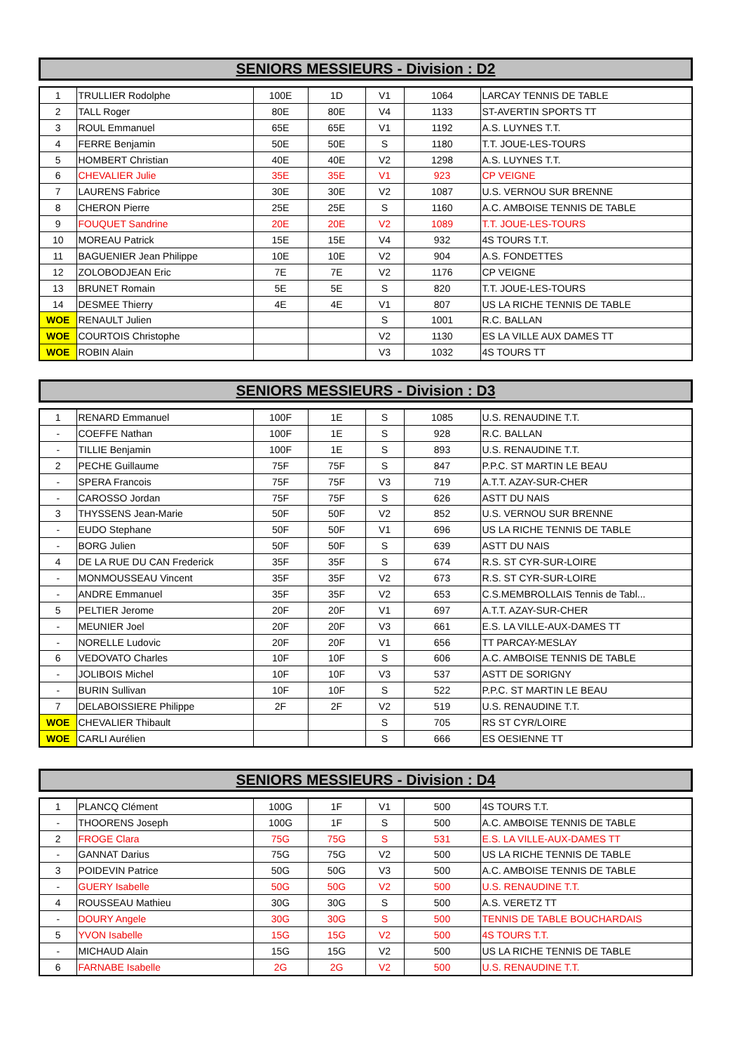SENIORS MESSIEURS - Division : D2
| 1 | TRULLIER Rodolphe | 100E | 1D | V1 | 1064 | LARCAY TENNIS DE TABLE |
| 2 | TALL Roger | 80E | 80E | V4 | 1133 | ST-AVERTIN SPORTS TT |
| 3 | ROUL Emmanuel | 65E | 65E | V1 | 1192 | A.S. LUYNES T.T. |
| 4 | FERRE Benjamin | 50E | 50E | S | 1180 | T.T. JOUE-LES-TOURS |
| 5 | HOMBERT Christian | 40E | 40E | V2 | 1298 | A.S. LUYNES T.T. |
| 6 | CHEVALIER Julie | 35E | 35E | V1 | 923 | CP VEIGNE |
| 7 | LAURENS Fabrice | 30E | 30E | V2 | 1087 | U.S. VERNOU SUR BRENNE |
| 8 | CHERON Pierre | 25E | 25E | S | 1160 | A.C. AMBOISE TENNIS DE TABLE |
| 9 | FOUQUET Sandrine | 20E | 20E | V2 | 1089 | T.T. JOUE-LES-TOURS |
| 10 | MOREAU Patrick | 15E | 15E | V4 | 932 | 4S TOURS T.T. |
| 11 | BAGUENIER Jean Philippe | 10E | 10E | V2 | 904 | A.S. FONDETTES |
| 12 | ZOLOBODJEAN Eric | 7E | 7E | V2 | 1176 | CP VEIGNE |
| 13 | BRUNET Romain | 5E | 5E | S | 820 | T.T. JOUE-LES-TOURS |
| 14 | DESMEE Thierry | 4E | 4E | V1 | 807 | US LA RICHE TENNIS DE TABLE |
| WOE | RENAULT Julien | | | S | 1001 | R.C. BALLAN |
| WOE | COURTOIS Christophe | | | V2 | 1130 | ES LA VILLE AUX DAMES TT |
| WOE | ROBIN Alain | | | V3 | 1032 | 4S TOURS TT |
SENIORS MESSIEURS - Division : D3
| 1 | RENARD Emmanuel | 100F | 1E | S | 1085 | U.S. RENAUDINE T.T. |
| - | COEFFE Nathan | 100F | 1E | S | 928 | R.C. BALLAN |
| - | TILLIE Benjamin | 100F | 1E | S | 893 | U.S. RENAUDINE T.T. |
| 2 | PECHE Guillaume | 75F | 75F | S | 847 | P.P.C. ST MARTIN LE BEAU |
| - | SPERA Francois | 75F | 75F | V3 | 719 | A.T.T. AZAY-SUR-CHER |
| - | CAROSSO Jordan | 75F | 75F | S | 626 | ASTT DU NAIS |
| 3 | THYSSENS Jean-Marie | 50F | 50F | V2 | 852 | U.S. VERNOU SUR BRENNE |
| - | EUDO Stephane | 50F | 50F | V1 | 696 | US LA RICHE TENNIS DE TABLE |
| - | BORG Julien | 50F | 50F | S | 639 | ASTT DU NAIS |
| 4 | DE LA RUE DU CAN Frederick | 35F | 35F | S | 674 | R.S. ST CYR-SUR-LOIRE |
| - | MONMOUSSEAU Vincent | 35F | 35F | V2 | 673 | R.S. ST CYR-SUR-LOIRE |
| - | ANDRE Emmanuel | 35F | 35F | V2 | 653 | C.S.MEMBROLLAIS Tennis de Tabl... |
| 5 | PELTIER Jerome | 20F | 20F | V1 | 697 | A.T.T. AZAY-SUR-CHER |
| - | MEUNIER Joel | 20F | 20F | V3 | 661 | E.S. LA VILLE-AUX-DAMES TT |
| - | NORELLE Ludovic | 20F | 20F | V1 | 656 | TT PARCAY-MESLAY |
| 6 | VEDOVATO Charles | 10F | 10F | S | 606 | A.C. AMBOISE TENNIS DE TABLE |
| - | JOLIBOIS Michel | 10F | 10F | V3 | 537 | ASTT DE SORIGNY |
| - | BURIN Sullivan | 10F | 10F | S | 522 | P.P.C. ST MARTIN LE BEAU |
| 7 | DELABOISSIERE Philippe | 2F | 2F | V2 | 519 | U.S. RENAUDINE T.T. |
| WOE | CHEVALIER Thibault | | | S | 705 | RS ST CYR/LOIRE |
| WOE | CARLI Aurélien | | | S | 666 | ES OESIENNE TT |
SENIORS MESSIEURS - Division : D4
| 1 | PLANCQ Clément | 100G | 1F | V1 | 500 | 4S TOURS T.T. |
| - | THOORENS Joseph | 100G | 1F | S | 500 | A.C. AMBOISE TENNIS DE TABLE |
| 2 | FROGE Clara | 75G | 75G | S | 531 | E.S. LA VILLE-AUX-DAMES TT |
| - | GANNAT Darius | 75G | 75G | V2 | 500 | US LA RICHE TENNIS DE TABLE |
| 3 | POIDEVIN Patrice | 50G | 50G | V3 | 500 | A.C. AMBOISE TENNIS DE TABLE |
| - | GUERY Isabelle | 50G | 50G | V2 | 500 | U.S. RENAUDINE T.T. |
| 4 | ROUSSEAU Mathieu | 30G | 30G | S | 500 | A.S. VERETZ TT |
| - | DOURY Angele | 30G | 30G | S | 500 | TENNIS DE TABLE BOUCHARDAIS |
| 5 | YVON Isabelle | 15G | 15G | V2 | 500 | 4S TOURS T.T. |
| - | MICHAUD Alain | 15G | 15G | V2 | 500 | US LA RICHE TENNIS DE TABLE |
| 6 | FARNABE Isabelle | 2G | 2G | V2 | 500 | U.S. RENAUDINE T.T. |